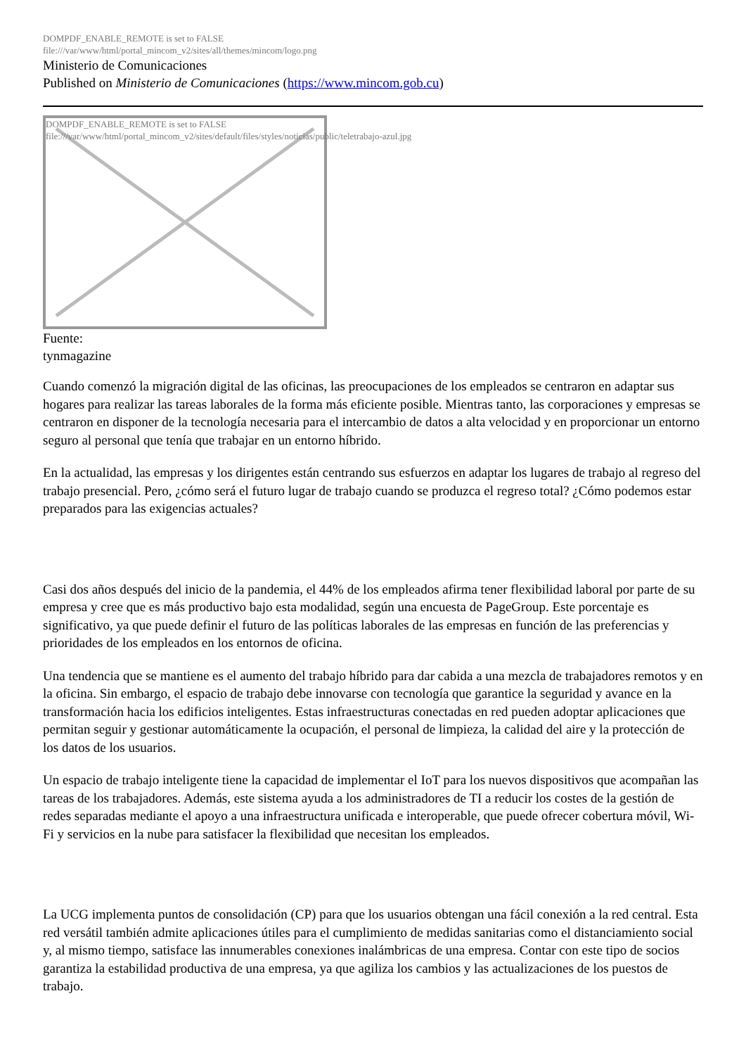DOMPDF_ENABLE_REMOTE is set to FALSE
file:///var/www/html/portal_mincom_v2/sites/all/themes/mincom/logo.png
Ministerio de Comunicaciones
Published on Ministerio de Comunicaciones (https://www.mincom.gob.cu)
DOMPDF_ENABLE_REMOTE is set to FALSE
file:///var/www/html/portal_mincom_v2/sites/default/files/styles/noticias/public/teletrabajo-azul.jpg
Fuente:
tynmagazine
Cuando comenzó la migración digital de las oficinas, las preocupaciones de los empleados se centraron en adaptar sus hogares para realizar las tareas laborales de la forma más eficiente posible. Mientras tanto, las corporaciones y empresas se centraron en disponer de la tecnología necesaria para el intercambio de datos a alta velocidad y en proporcionar un entorno seguro al personal que tenía que trabajar en un entorno híbrido.
En la actualidad, las empresas y los dirigentes están centrando sus esfuerzos en adaptar los lugares de trabajo al regreso del trabajo presencial. Pero, ¿cómo será el futuro lugar de trabajo cuando se produzca el regreso total? ¿Cómo podemos estar preparados para las exigencias actuales?
Casi dos años después del inicio de la pandemia, el 44% de los empleados afirma tener flexibilidad laboral por parte de su empresa y cree que es más productivo bajo esta modalidad, según una encuesta de PageGroup. Este porcentaje es significativo, ya que puede definir el futuro de las políticas laborales de las empresas en función de las preferencias y prioridades de los empleados en los entornos de oficina.
Una tendencia que se mantiene es el aumento del trabajo híbrido para dar cabida a una mezcla de trabajadores remotos y en la oficina. Sin embargo, el espacio de trabajo debe innovarse con tecnología que garantice la seguridad y avance en la transformación hacia los edificios inteligentes. Estas infraestructuras conectadas en red pueden adoptar aplicaciones que permitan seguir y gestionar automáticamente la ocupación, el personal de limpieza, la calidad del aire y la protección de los datos de los usuarios.
Un espacio de trabajo inteligente tiene la capacidad de implementar el IoT para los nuevos dispositivos que acompañan las tareas de los trabajadores. Además, este sistema ayuda a los administradores de TI a reducir los costes de la gestión de redes separadas mediante el apoyo a una infraestructura unificada e interoperable, que puede ofrecer cobertura móvil, Wi-Fi y servicios en la nube para satisfacer la flexibilidad que necesitan los empleados.
La UCG implementa puntos de consolidación (CP) para que los usuarios obtengan una fácil conexión a la red central. Esta red versátil también admite aplicaciones útiles para el cumplimiento de medidas sanitarias como el distanciamiento social y, al mismo tiempo, satisface las innumerables conexiones inalámbricas de una empresa. Contar con este tipo de socios garantiza la estabilidad productiva de una empresa, ya que agiliza los cambios y las actualizaciones de los puestos de trabajo.